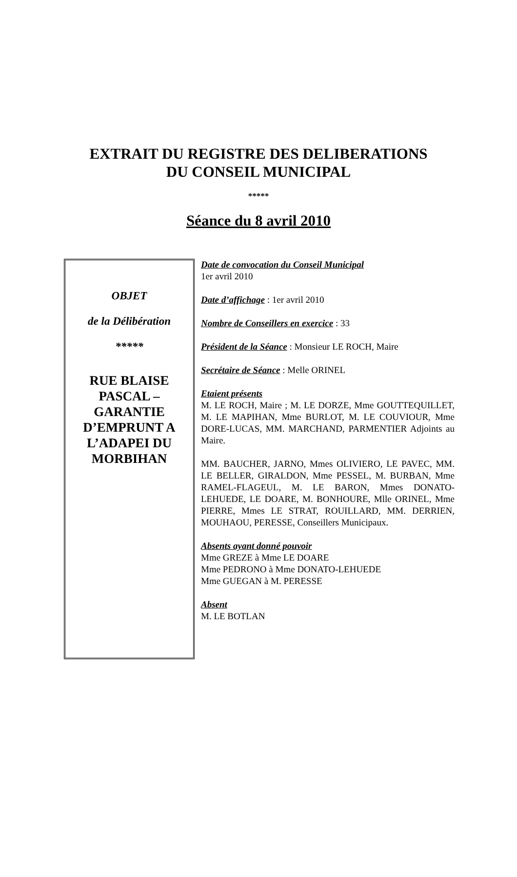EXTRAIT DU REGISTRE DES DELIBERATIONS
DU CONSEIL MUNICIPAL
*****
Séance du 8 avril 2010
OBJET
de la Délibération
*****
RUE BLAISE PASCAL – GARANTIE D’EMPRUNT A L’ADAPEI DU MORBIHAN
Date de convocation du Conseil Municipal
1er avril 2010
Date d’affichage : 1er avril 2010
Nombre de Conseillers en exercice : 33
Président de la Séance : Monsieur LE ROCH, Maire
Secrétaire de Séance : Melle ORINEL
Etaient présents
M. LE ROCH, Maire ; M. LE DORZE, Mme GOUTTEQUILLET, M. LE MAPIHAN, Mme BURLOT, M. LE COUVIOUR, Mme DORE-LUCAS, MM. MARCHAND, PARMENTIER Adjoints au Maire.
MM. BAUCHER, JARNO, Mmes OLIVIERO, LE PAVEC, MM. LE BELLER, GIRALDON, Mme PESSEL, M. BURBAN, Mme RAMEL-FLAGEUL, M. LE BARON, Mmes DONATO-LEHUEDE, LE DOARE, M. BONHOURE, Mlle ORINEL, Mme PIERRE, Mmes LE STRAT, ROUILLARD, MM. DERRIEN, MOUHAOU, PERESSE, Conseillers Municipaux.
Absents ayant donné pouvoir
Mme GREZE à Mme LE DOARE
Mme PEDRONO à Mme DONATO-LEHUEDE
Mme GUEGAN à M. PERESSE
Absent
M. LE BOTLAN